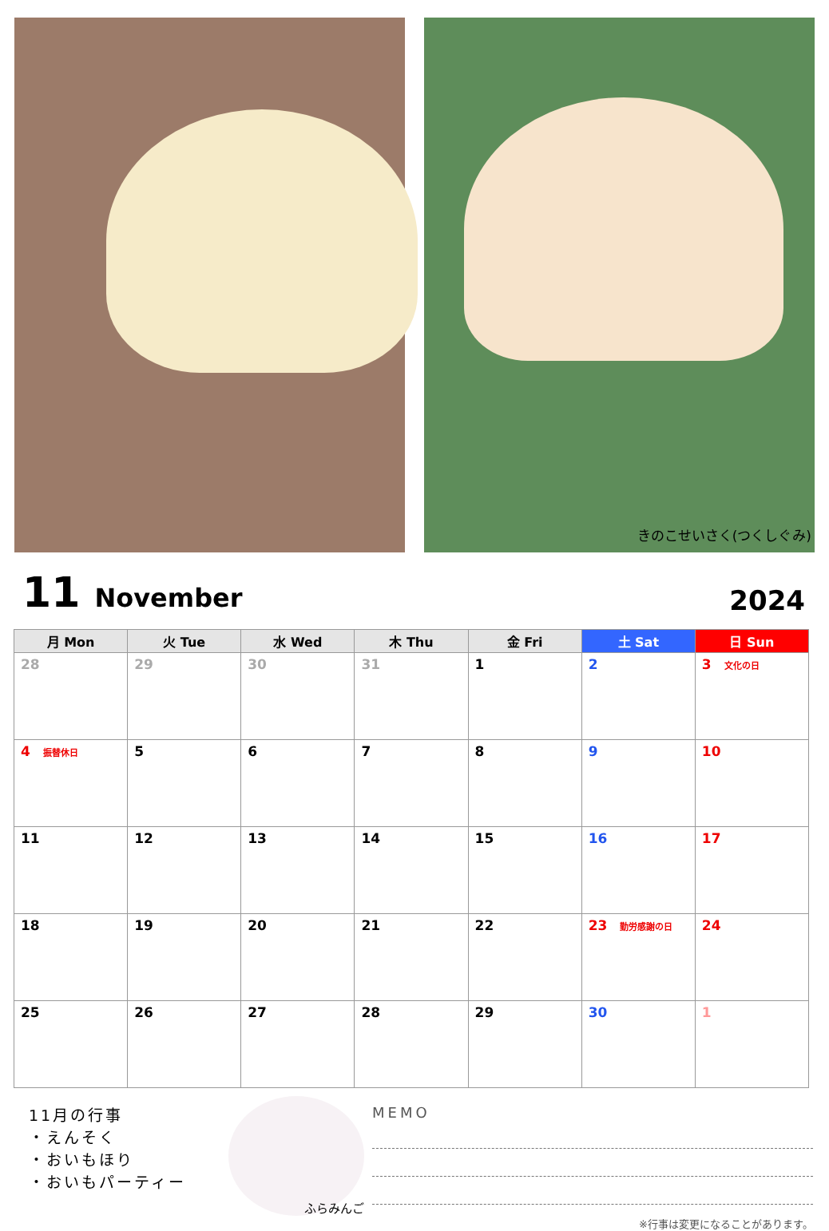きのこせいさく(つくしぐみ)
11 November
2024
| 月 Mon | 火 Tue | 水 Wed | 木 Thu | 金 Fri | 土 Sat | 日 Sun |
| --- | --- | --- | --- | --- | --- | --- |
| 28 | 29 | 30 | 31 | 1 | 2 | 3 文化の日 |
| 4 振替休日 | 5 | 6 | 7 | 8 | 9 | 10 |
| 11 | 12 | 13 | 14 | 15 | 16 | 17 |
| 18 | 19 | 20 | 21 | 22 | 23 勤労感謝の日 | 24 |
| 25 | 26 | 27 | 28 | 29 | 30 | 1 |
11月の行事
・えんそく
・おいもほり
・おいもパーティー
ふらみんご
MEMO
※行事は変更になることがあります。